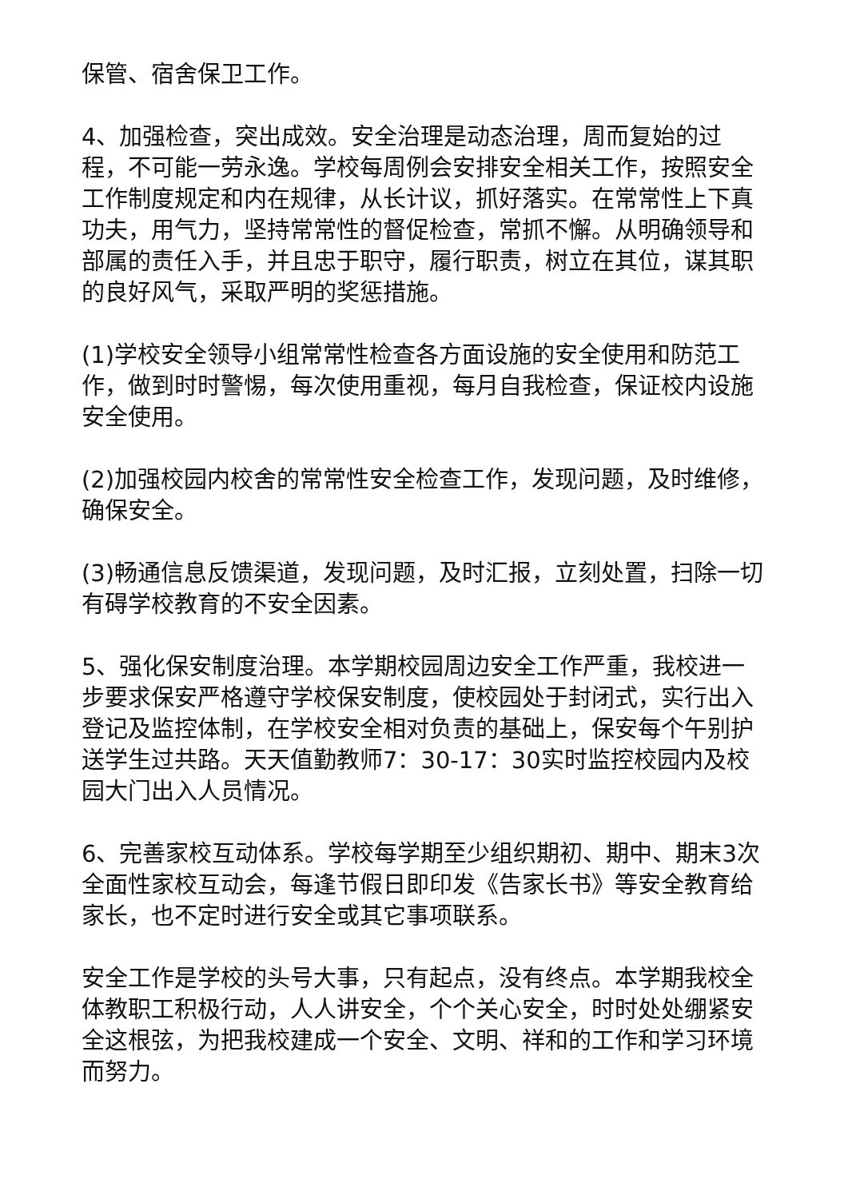保管、宿舍保卫工作。
4、加强检查，突出成效。安全治理是动态治理，周而复始的过程，不可能一劳永逸。学校每周例会安排安全相关工作，按照安全工作制度规定和内在规律，从长计议，抓好落实。在常常性上下真功夫，用气力，坚持常常性的督促检查，常抓不懈。从明确领导和部属的责任入手，并且忠于职守，履行职责，树立在其位，谋其职的良好风气，采取严明的奖惩措施。
(1)学校安全领导小组常常性检查各方面设施的安全使用和防范工作，做到时时警惕，每次使用重视，每月自我检查，保证校内设施安全使用。
(2)加强校园内校舍的常常性安全检查工作，发现问题，及时维修，确保安全。
(3)畅通信息反馈渠道，发现问题，及时汇报，立刻处置，扫除一切有碍学校教育的不安全因素。
5、强化保安制度治理。本学期校园周边安全工作严重，我校进一步要求保安严格遵守学校保安制度，使校园处于封闭式，实行出入登记及监控体制，在学校安全相对负责的基础上，保安每个午别护送学生过共路。天天值勤教师7：30-17：30实时监控校园内及校园大门出入人员情况。
6、完善家校互动体系。学校每学期至少组织期初、期中、期末3次全面性家校互动会，每逢节假日即印发《告家长书》等安全教育给家长，也不定时进行安全或其它事项联系。
安全工作是学校的头号大事，只有起点，没有终点。本学期我校全体教职工积极行动，人人讲安全，个个关心安全，时时处处绷紧安全这根弦，为把我校建成一个安全、文明、祥和的工作和学习环境而努力。